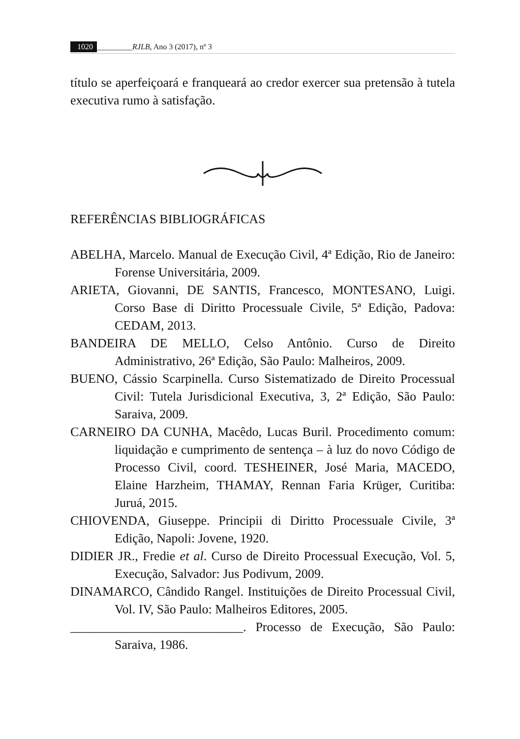1020 _________RJLB, Ano 3 (2017), nº 3
título se aperfeiçoará e franqueará ao credor exercer sua pretensão à tutela executiva rumo à satisfação.
REFERÊNCIAS BIBLIOGRÁFICAS
ABELHA, Marcelo. Manual de Execução Civil, 4ª Edição, Rio de Janeiro: Forense Universitária, 2009.
ARIETA, Giovanni, DE SANTIS, Francesco, MONTESANO, Luigi. Corso Base di Diritto Processuale Civile, 5ª Edição, Padova: CEDAM, 2013.
BANDEIRA DE MELLO, Celso Antônio. Curso de Direito Administrativo, 26ª Edição, São Paulo: Malheiros, 2009.
BUENO, Cássio Scarpinella. Curso Sistematizado de Direito Processual Civil: Tutela Jurisdicional Executiva, 3, 2ª Edição, São Paulo: Saraiva, 2009.
CARNEIRO DA CUNHA, Macêdo, Lucas Buril. Procedimento comum: liquidação e cumprimento de sentença – à luz do novo Código de Processo Civil, coord. TESHEINER, José Maria, MACEDO, Elaine Harzheim, THAMAY, Rennan Faria Krüger, Curitiba: Juruá, 2015.
CHIOVENDA, Giuseppe. Principii di Diritto Processuale Civile, 3ª Edição, Napoli: Jovene, 1920.
DIDIER JR., Fredie et al. Curso de Direito Processual Execução, Vol. 5, Execução, Salvador: Jus Podivum, 2009.
DINAMARCO, Cândido Rangel. Instituições de Direito Processual Civil, Vol. IV, São Paulo: Malheiros Editores, 2005.
___________________________. Processo de Execução, São Paulo: Saraiva, 1986.